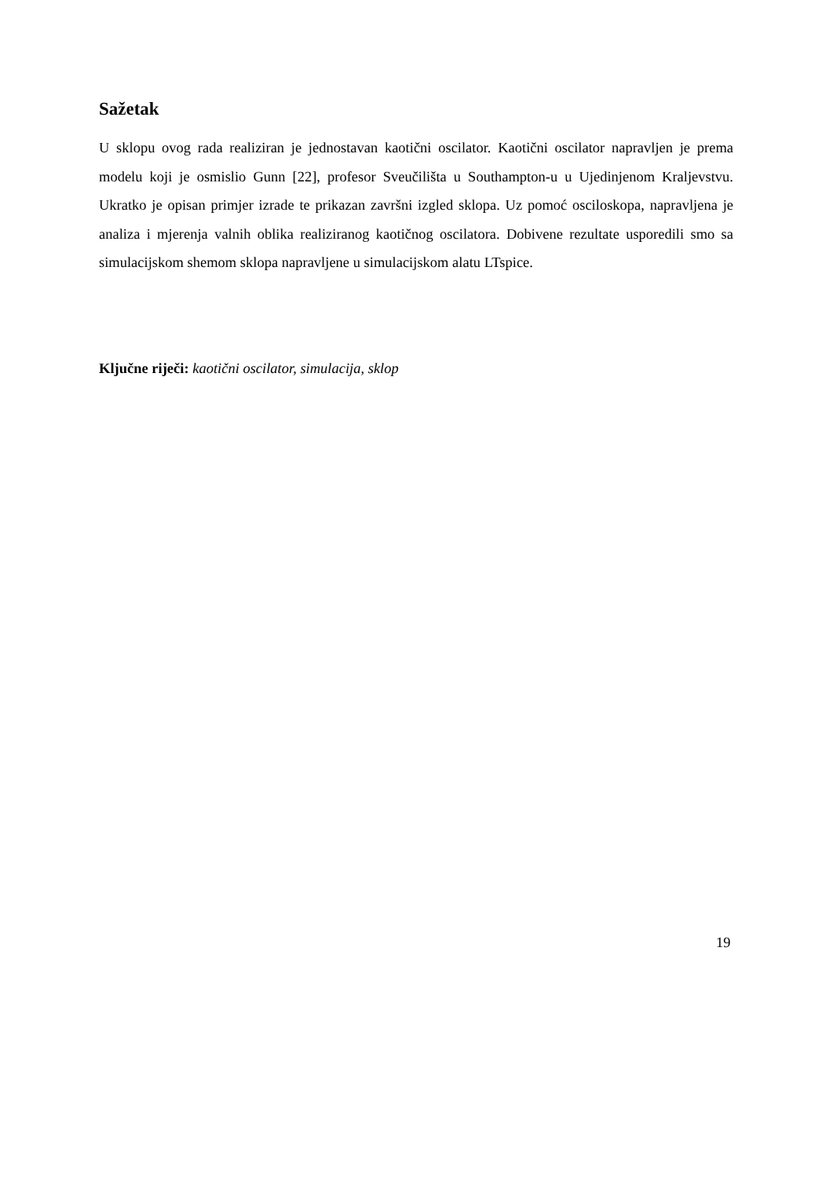Sažetak
U sklopu ovog rada realiziran je jednostavan kaotični oscilator. Kaotični oscilator napravljen je prema modelu koji je osmislio Gunn [22], profesor Sveučilišta u Southampton-u u Ujedinjenom Kraljevstvu. Ukratko je opisan primjer izrade te prikazan završni izgled sklopa. Uz pomoć osciloskopa, napravljena je analiza i mjerenja valnih oblika realiziranog kaotičnog oscilatora. Dobivene rezultate usporedili smo sa simulacijskom shemom sklopa napravljene u simulacijskom alatu LTspice.
Ključne riječi: kaotični oscilator, simulacija, sklop
19